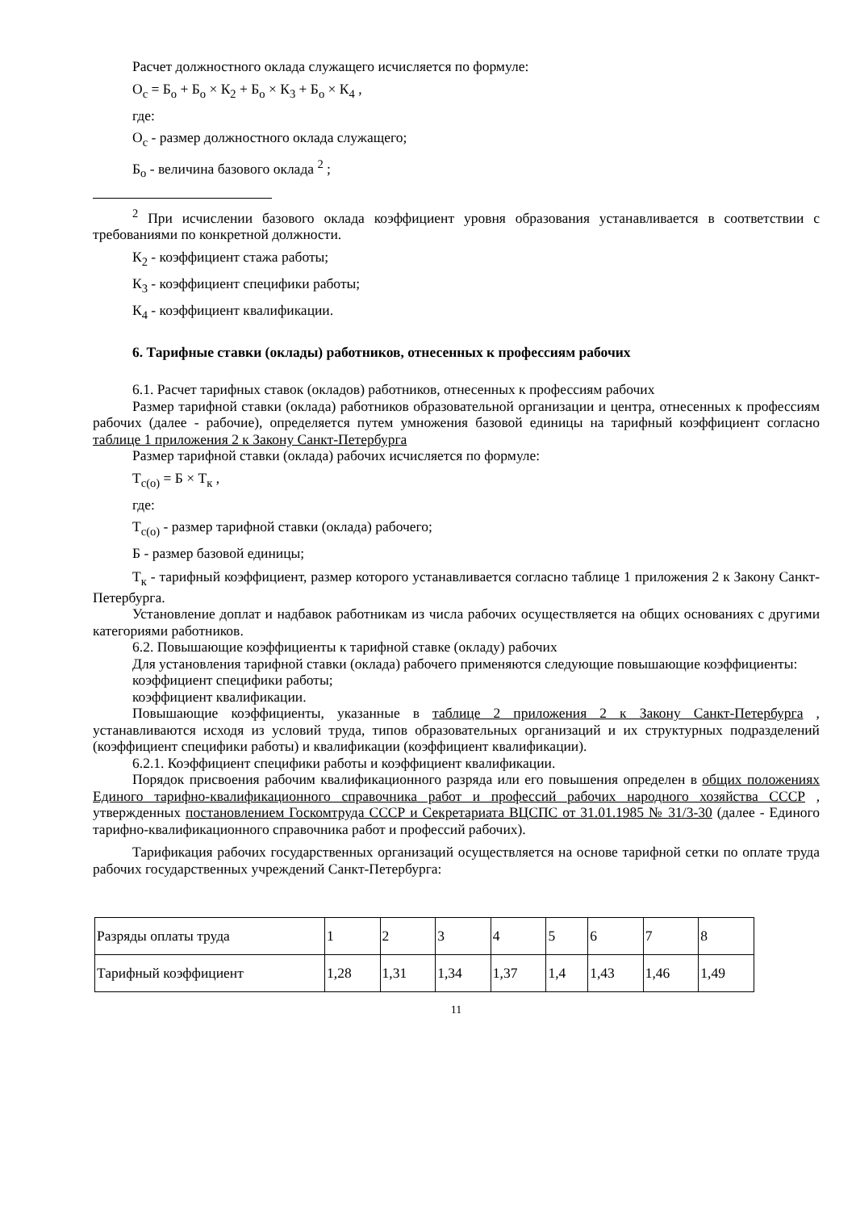Расчет должностного оклада служащего исчисляется по формуле:
О<sub>с</sub> = Б<sub>о</sub> + Б<sub>о</sub> × К<sub>2</sub> + Б<sub>о</sub> × К<sub>3</sub> + Б<sub>о</sub> × К<sub>4</sub> ,
где:
О<sub>с</sub> - размер должностного оклада служащего;
Б<sub>о</sub> - величина базового оклада <sup>2</sup> ;
<sup>2</sup> При исчислении базового оклада коэффициент уровня образования устанавливается в соответствии с требованиями по конкретной должности.
К<sub>2</sub> - коэффициент стажа работы;
К<sub>3</sub> - коэффициент специфики работы;
К<sub>4</sub> - коэффициент квалификации.
6. Тарифные ставки (оклады) работников, отнесенных к профессиям рабочих
6.1. Расчет тарифных ставок (окладов) работников, отнесенных к профессиям рабочих
Размер тарифной ставки (оклада) работников образовательной организации и центра, отнесенных к профессиям рабочих (далее - рабочие), определяется путем умножения базовой единицы на тарифный коэффициент согласно таблице 1 приложения 2 к Закону Санкт-Петербурга
Размер тарифной ставки (оклада) рабочих исчисляется по формуле:
Т<sub>с(о)</sub> = Б × Т<sub>к</sub> ,
где:
Т<sub>с(о)</sub> - размер тарифной ставки (оклада) рабочего;
Б - размер базовой единицы;
Т<sub>к</sub> - тарифный коэффициент, размер которого устанавливается согласно таблице 1 приложения 2 к Закону Санкт-Петербурга.
Установление доплат и надбавок работникам из числа рабочих осуществляется на общих основаниях с другими категориями работников.
6.2. Повышающие коэффициенты к тарифной ставке (окладу) рабочих
Для установления тарифной ставки (оклада) рабочего применяются следующие повышающие коэффициенты:
коэффициент специфики работы;
коэффициент квалификации.
Повышающие коэффициенты, указанные в таблице 2 приложения 2 к Закону Санкт-Петербурга , устанавливаются исходя из условий труда, типов образовательных организаций и их структурных подразделений (коэффициент специфики работы) и квалификации (коэффициент квалификации).
6.2.1. Коэффициент специфики работы и коэффициент квалификации.
Порядок присвоения рабочим квалификационного разряда или его повышения определен в общих положениях Единого тарифно-квалификационного справочника работ и профессий рабочих народного хозяйства СССР , утвержденных постановлением Госкомтруда СССР и Секретариата ВЦСПС от 31.01.1985 № 31/3-30 (далее - Единого тарифно-квалификационного справочника работ и профессий рабочих).
Тарификация рабочих государственных организаций осуществляется на основе тарифной сетки по оплате труда рабочих государственных учреждений Санкт-Петербурга:
| Разряды оплаты труда | 1 | 2 | 3 | 4 | 5 | 6 | 7 | 8 |
| Тарифный коэффициент | 1,28 | 1,31 | 1,34 | 1,37 | 1,4 | 1,43 | 1,46 | 1,49 |
11